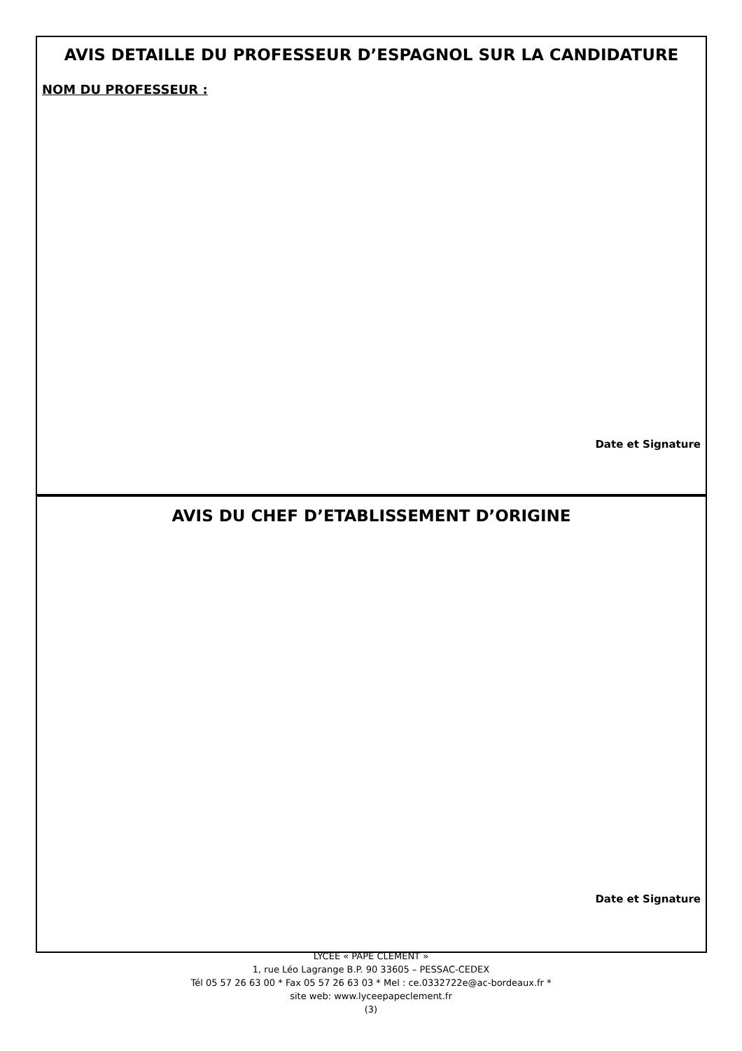AVIS DETAILLE DU PROFESSEUR D’ESPAGNOL SUR LA CANDIDATURE
NOM DU PROFESSEUR :
Date et Signature
AVIS DU CHEF D’ETABLISSEMENT D’ORIGINE
Date et Signature
LYCEE « PAPE CLEMENT »
1, rue Léo Lagrange B.P. 90 33605 – PESSAC-CEDEX
Tél 05 57 26 63 00 * Fax 05 57 26 63 03 * Mel : ce.0332722e@ac-bordeaux.fr *
site web: www.lyceepapeclement.fr
(3)